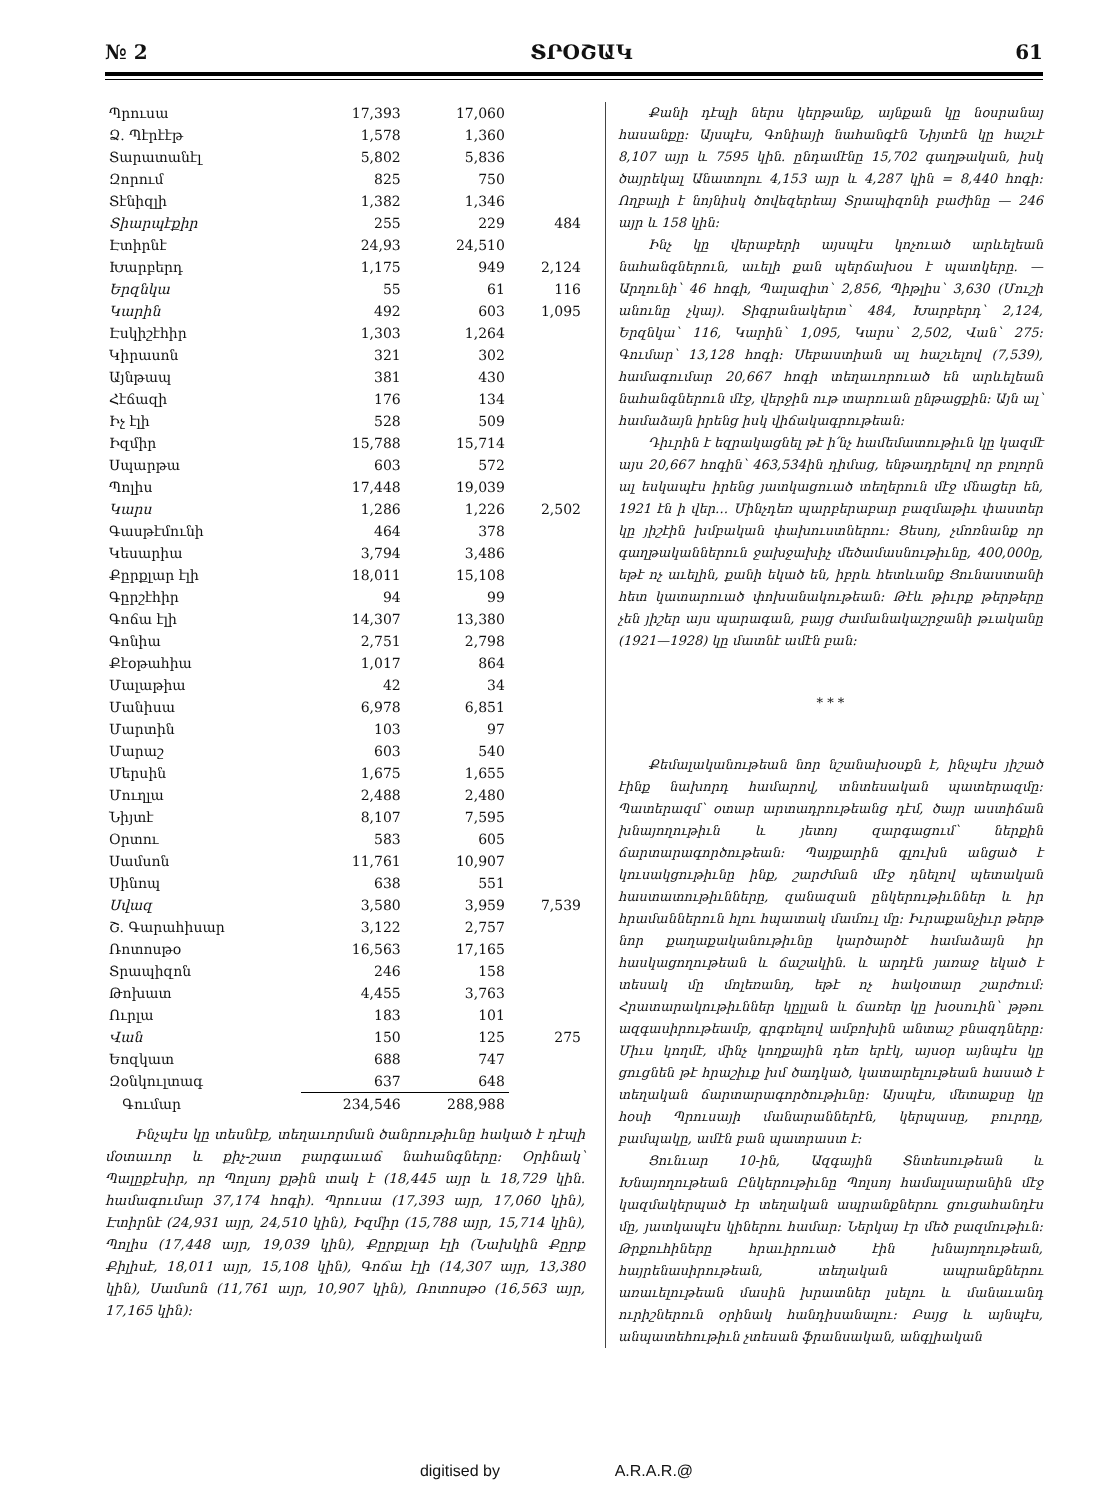№ 2 ՏՐՕՇԱԿ 61
| Պրուսա | 17,393 | 17,060 | |
| Ձ. Պէրէէթ | 1,578 | 1,360 | |
| Տարատանէլ | 5,802 | 5,836 | |
| Զորում | 825 | 750 | |
| Տէնիզլի | 1,382 | 1,346 | |
| Տիարպէքիր | 255 | 229 | 484 |
| Էտիրնէ | 24,93 | 24,510 | |
| Խարբերդ | 1,175 | 949 | 2,124 |
| Երզնկա | 55 | 61 | 116 |
| Կարին | 492 | 603 | 1,095 |
| Էսկիշէհիր | 1,303 | 1,264 | |
| Կիրասոն | 321 | 302 | |
| Այնթապ | 381 | 430 | |
| Հէճազի | 176 | 134 | |
| Իչ էլի | 528 | 509 | |
| Իզմիր | 15,788 | 15,714 | |
| Սպարթա | 603 | 572 | |
| Պոլիս | 17,448 | 19,039 | |
| Կարս | 1,286 | 1,226 | 2,502 |
| Գասթէմունի | 464 | 378 | |
| Կեսարիա | 3,794 | 3,486 | |
| Քըրքլար էլի | 18,011 | 15,108 | |
| Գըրշէհիր | 94 | 99 | |
| Գոճա էլի | 14,307 | 13,380 | |
| Գոնիա | 2,751 | 2,798 | |
| Քէօթահիա | 1,017 | 864 | |
| Մալաթիա | 42 | 34 | |
| Մանիսա | 6,978 | 6,851 | |
| Մարտին | 103 | 97 | |
| Մարաշ | 603 | 540 | |
| Մերսին | 1,675 | 1,655 | |
| Մուղլա | 2,488 | 2,480 | |
| Նիյտէ | 8,107 | 7,595 | |
| Օրտու | 583 | 605 | |
| Սամսոն | 11,761 | 10,907 | |
| Սինոպ | 638 | 551 | |
| Սվազ | 3,580 | 3,959 | 7,539 |
| Շ. Գարահիսար | 3,122 | 2,757 | |
| Ռոտոսթօ | 16,563 | 17,165 | |
| Տրապիզոն | 246 | 158 | |
| Թոխատ | 4,455 | 3,763 | |
| Ուրլա | 183 | 101 | |
| Վան | 150 | 125 | 275 |
| Եոզկատ | 688 | 747 | |
| Զօնկուլտագ | 637 | 648 | |
| Գումար | 234,546 | 288,988 | |
Ինչպէս կը տեսնէք, տեղաւորման ծանրութիւնը հակած է դէպի մօտաւոր և քիչ-շատ բարգաւաճ նահանգները: Օրինակ՝ Պալըքէսիր, որ Պոլսոյ քթին տակ է (18,445 այր և 18,729 կին. համագումար 37,174 հոգի). Պրուսա (17,393 այր, 17,060 կին), Էտիրնէ (24,931 այր, 24,510 կին), Իզմիր (15,788 այր, 15,714 կին), Պոլիս (17,448 այր, 19,039 կին), Քըրքլար էլի (Նախկին Քըրք Քիլիսէ, 18,011 այր, 15,108 կին), Գոճա էլի (14,307 այր, 13,380 կին), Սամսոն (11,761 այր, 10,907 կին), Ռոտոսթօ (16,563 այր, 17,165 կին):
Քանի դէպի ներս կերթանք, այնքան կը նօսրանայ հասանքը: Այսպէս, Գոնիայի նահանգէն Նիյտէն կը հաշւէ 8,107 այր և 7595 կին. ընդամէնը 15,702 գաղթական, իսկ ծայրեկալ Անատոլու 4,153 այր և 4,287 կին = 8,440 հոգի: Ողբալի է նոյնիսկ ծովեզերեայ Տրապիզոնի բաժինը — 246 այր և 158 կին:
Ինչ կը վերաբերի այսպէս կոչուած արևելեան նահանգներուն, աւելի քան պերճախօս է պատկերը. — Արղունի՝ 46 հոգի, Պալազիտ՝ 2,856, Պիթլիս՝ 3,630 (Մուշի անունը չկայ). Տիգրանակերտ՝ 484, Խարբերդ՝ 2,124, Երզնկա՝ 116, Կարին՝ 1,095, Կարս՝ 2,502, Վան՝ 275: Գումար՝ 13,128 հոգի: Սեբաստիան ալ հաշւելով (7,539), համագումար 20,667 հոգի տեղաւորուած են արևելեան նահանգներուն մէջ, վերջին ութ տարուան ընթացքին: Այն ալ՝ համաձայն իրենց իսկ վիճակագրութեան:
Դիւրին է եզրակացնել թէ ի՛նչ համեմատութիւն կը կազմէ այս 20,667 հոգին՝ 463,534ին դիմաց, են­թադրելով որ բոլորն ալ եսկապէս իրենց յատկացուած տեղերուն մէջ մնացեր են, 1921 էն ի վեր… Մինչդեռ պարբերաբար բազմաթիւ փաստեր կը յիշէին խմբական փախուստներու: Ցեսոյ, չմոռնանք որ գաղթականներուն ջախջախիչ մեծամասնութիւնը, 400,000ը, եթէ ոչ աւելին, քանի եկած են, իբրև հետևանք Ցունաստանի հետ կատարուած փոխանակութեան: Թէև թիւրք թերթերը չեն յիշեր այս պարագան, բայց ժամանակաշրջանի թւականը (1921—1928) կը մատնէ ամէն բան:
* * *
Քեմալականութեան նոր նշանախօսքն է, ինչպէս յիշած էինք նախորդ համարով, տնտեսական պատերազմը: Պատերազմ՝ օտար արտադրութեանց դէմ, ծայր աստիճան խնայողութիւն և յետոյ զարգացում՝ ներքին ճարտարագործութեան: Պայքարին գլուխն անցած է կուսակցութիւնը ինք, շարժման մէջ դնելով պետական հաստատութիւնները, զանազան ընկերութիւններ և իր հրամաններուն հլու հպատակ մամուլ մը: Իւրաքանչիւր թերթ նոր քաղաքականութիւնը կարծարծէ համաձայն իր հասկացողութեան և ճաշակին. և արդէն յառաջ եկած է տեսակ մը մոլեռանդ, եթէ ոչ հակօտար շարժում: Հրատարակութիւններ կըլլան և ճառեր կը խօսուին՝ թթու ազգասիրութեամբ, գրգռելով ամբոխին անտաշ բնազդները: Միւս կողմէ, մինչ կողքային դեռ երէկ, այսօր այնպէս կը ցուցնեն թէ հրաշիւք խմ ծադկած, կատարելութեան հասած է տեղական ճարտարագործութիւնը: Այսպէս, մետաքսը կը հօսի Պրուսայի մանարաններէն, կերպասը, բուրդը, բամպակը, ամէն բան պատրաստ է:
Ցունւար 10-ին, Ազգային Տնտեսութեան և Խնայողութեան Ընկերութիւնը Պոլսոյ համալսարանին մէջ կազմակերպած էր տեղական ապրանքներու ցուցահանդէս մը, յատկապէս կիներու համար: Ներկայ էր մեծ բազմութիւն: Թրքուհիները հրաւիրուած էին խնայողութեան, հայրենասիրութեան, տեղական ապրանքներու առաւելութեան մասին խրատներ լսելու և մանաւանդ ուրիշներուն օրինակ հանդիսանալու: Բայց և այնպէս, անպատեհութիւն չտեսան ֆրանսական, անգլիական
digitised by A.R.A.R.@